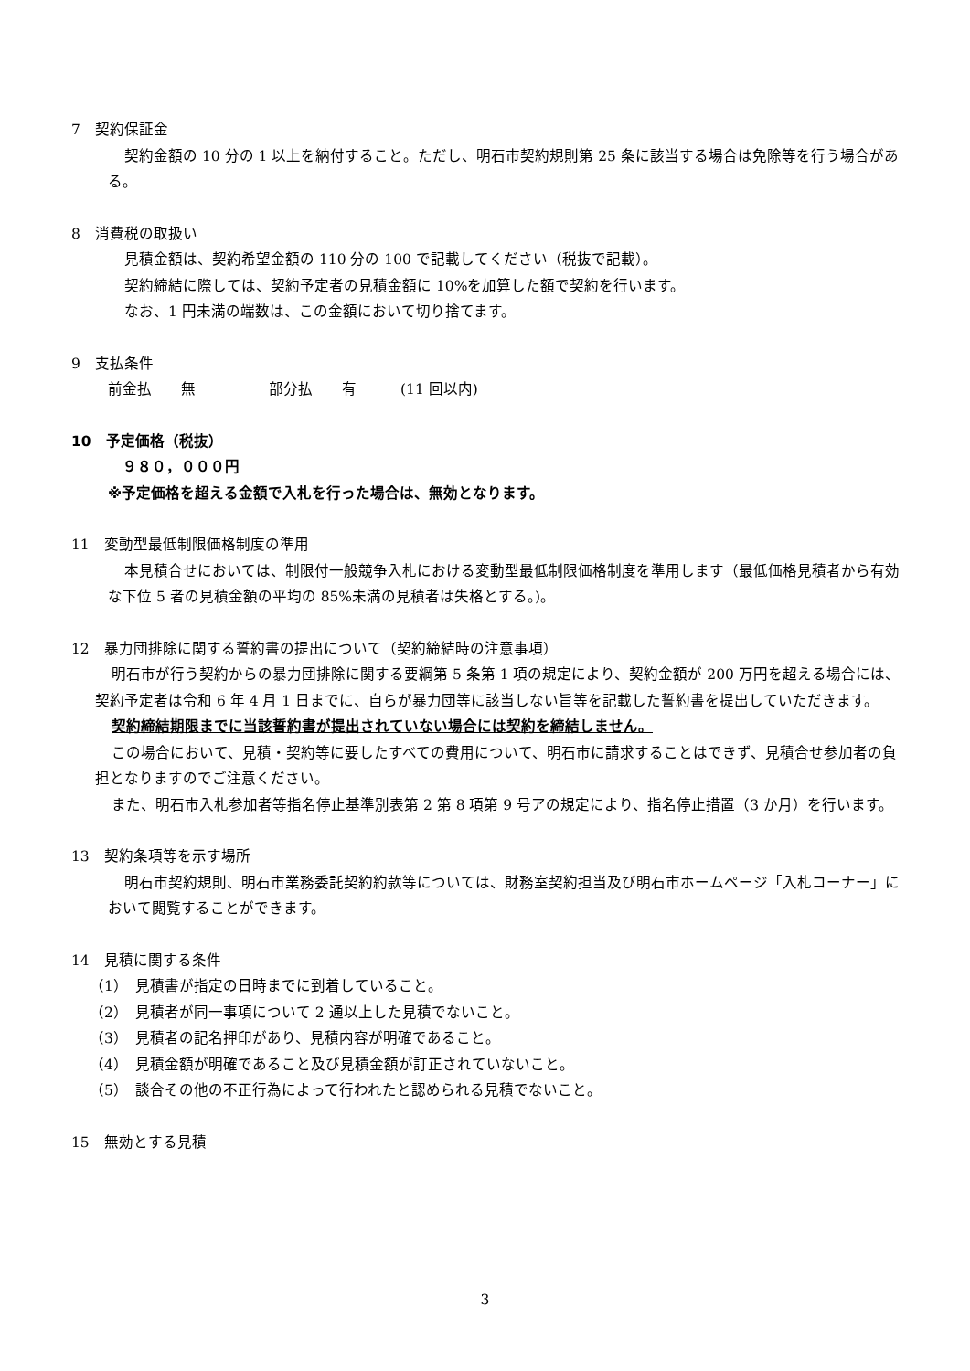7　契約保証金
契約金額の 10 分の 1 以上を納付すること。ただし、明石市契約規則第 25 条に該当する場合は免除等を行う場合がある。
8　消費税の取扱い
見積金額は、契約希望金額の 110 分の 100 で記載してください（税抜で記載）。
契約締結に際しては、契約予定者の見積金額に 10%を加算した額で契約を行います。
なお、1 円未満の端数は、この金額において切り捨てます。
9　支払条件
前金払　　無　　　　　部分払　　有　　　(11 回以内)
10　予定価格（税抜）
　９８０，０００円
※予定価格を超える金額で入札を行った場合は、無効となります。
11　変動型最低制限価格制度の準用
本見積合せにおいては、制限付一般競争入札における変動型最低制限価格制度を準用します（最低価格見積者から有効な下位 5 者の見積金額の平均の 85%未満の見積者は失格とする。)。
12　暴力団排除に関する誓約書の提出について（契約締結時の注意事項）
明石市が行う契約からの暴力団排除に関する要綱第 5 条第 1 項の規定により、契約金額が 200 万円を超える場合には、契約予定者は令和 6 年 4 月 1 日までに、自らが暴力団等に該当しない旨等を記載した誓約書を提出していただきます。
契約締結期限までに当該誓約書が提出されていない場合には契約を締結しません。
この場合において、見積・契約等に要したすべての費用について、明石市に請求することはできず、見積合せ参加者の負担となりますのでご注意ください。
また、明石市入札参加者等指名停止基準別表第 2 第 8 項第 9 号アの規定により、指名停止措置（3 か月）を行います。
13　契約条項等を示す場所
明石市契約規則、明石市業務委託契約約款等については、財務室契約担当及び明石市ホームページ「入札コーナー」において閲覧することができます。
14　見積に関する条件
（1）　見積書が指定の日時までに到着していること。
（2）　見積者が同一事項について 2 通以上した見積でないこと。
（3）　見積者の記名押印があり、見積内容が明確であること。
（4）　見積金額が明確であること及び見積金額が訂正されていないこと。
（5）　談合その他の不正行為によって行われたと認められる見積でないこと。
15　無効とする見積
3